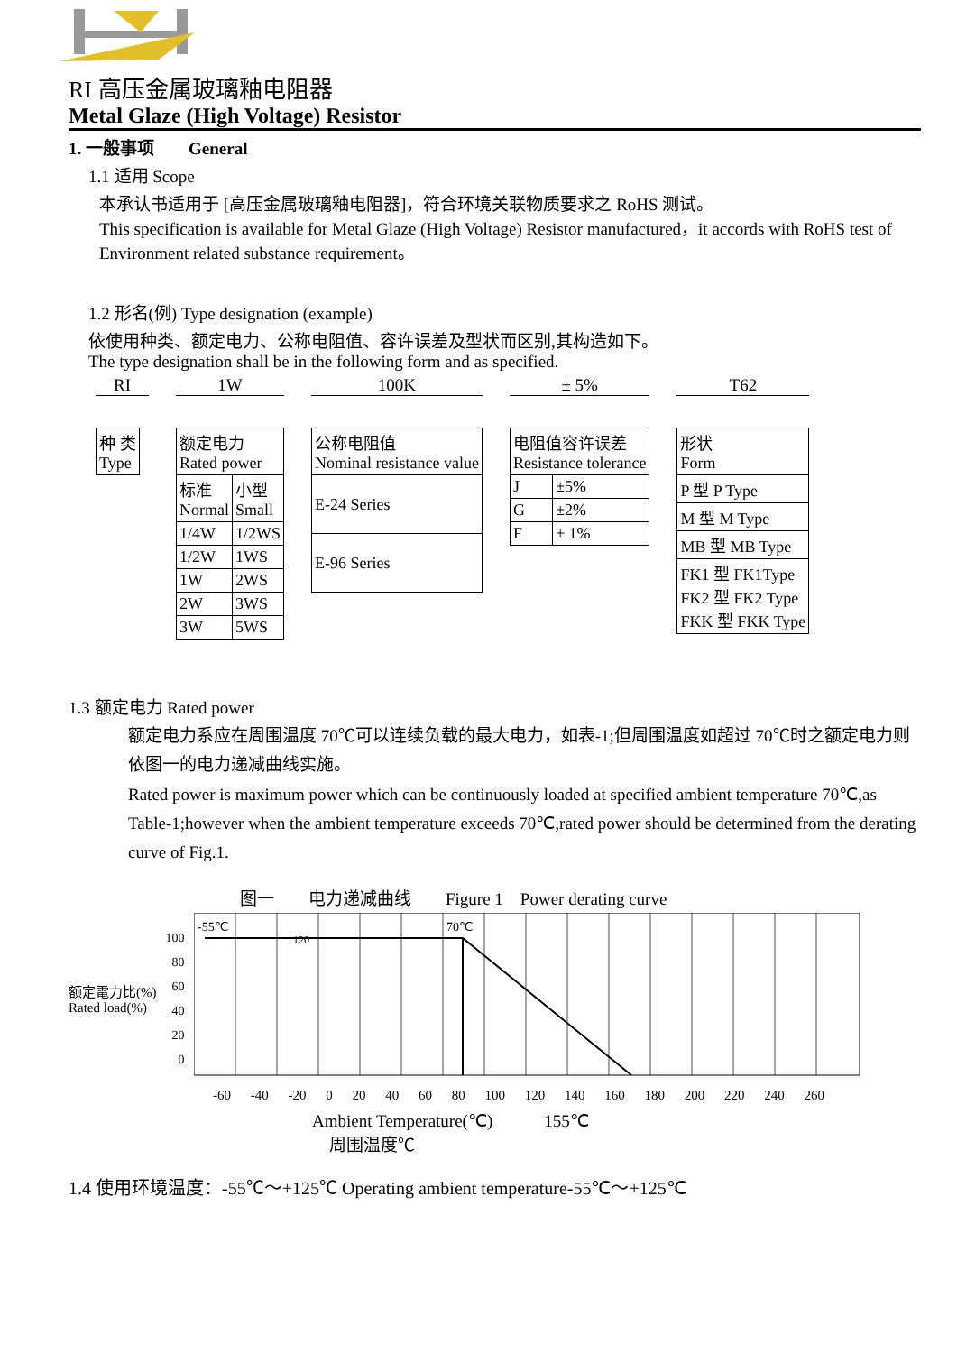RI 高压金属玻璃釉电阻器
Metal Glaze (High Voltage) Resistor
1. 一般事项　　General
1.1 适用 Scope
本承认书适用于 [高压金属玻璃釉电阻器]，符合环境关联物质要求之 RoHS 测试。
This specification is available for Metal Glaze (High Voltage) Resistor manufactured，it accords with RoHS test of Environment related substance requirement。
1.2 形名(例) Type designation (example)
依使用种类、额定电力、公称电阻值、容许误差及型状而区别,其构造如下。
The type designation shall be in the following form and as specified.
RI
| 种 类 Type |
1W
| 额定电力 Rated power | |
| 标准 Normal | 小型 Small |
| 1/4W | 1/2WS |
| 1/2W | 1WS |
| 1W | 2WS |
| 2W | 3WS |
| 3W | 5WS |
100K
| 公称电阻值 Nominal resistance value |
| E-24 Series |
| E-96 Series |
± 5%
| 电阻值容许误差 Resistance tolerance | |
| J | ±5% |
| G | ±2% |
| F | ± 1% |
T62
| 形状 Form |
| P 型 P Type |
| M 型 M Type |
| MB 型 MB Type |
| FK1 型 FK1Type FK2 型 FK2 Type FKK 型 FKK Type |
1.3 额定电力 Rated power
额定电力系应在周围温度 70℃可以连续负载的最大电力，如表-1;但周围温度如超过 70℃时之额定电力则依图一的电力递减曲线实施。
Rated power is maximum power which can be continuously loaded at specified ambient temperature 70℃,as Table-1;however when the ambient temperature exceeds 70℃,rated power should be determined from the derating curve of Fig.1.
图一　　电力递减曲线　　Figure 1　Power derating curve
额定電力比(%)
Rated load(%)
100
80
60
40
20
0
-55℃
70℃
120
-60 -40 -20 0 20 40 60 80 100 120 140 160 180 200 220 240 260
Ambient Temperature(℃)　　　155℃
　周围温度℃
1.4 使用环境温度：-55℃～+125℃ Operating ambient temperature-55℃～+125℃